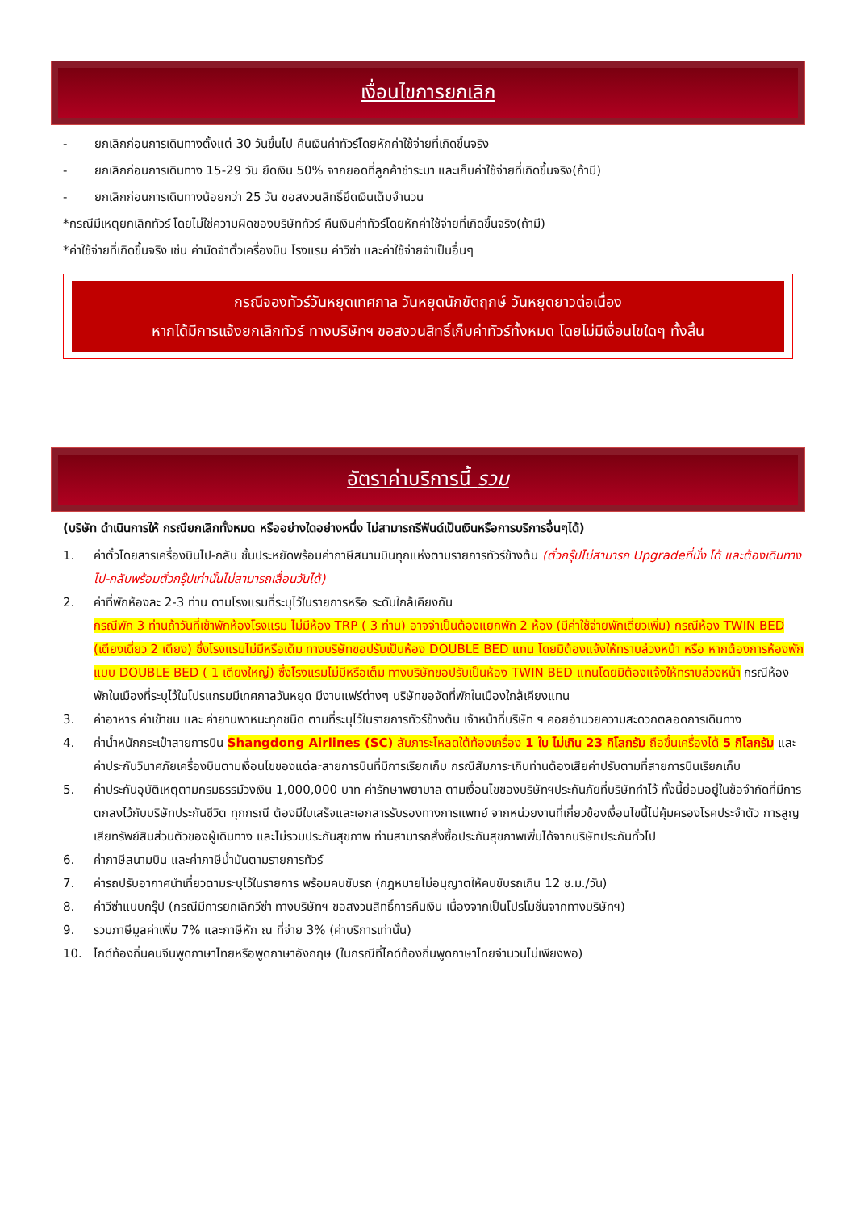เงื่อนไขการยกเลิก
- ยกเลิกก่อนการเดินทางตั้งแต่ 30 วันขึ้นไป คืนเงินค่าทัวร์โดยหักค่าใช้จ่ายที่เกิดขึ้นจริง
- ยกเลิกก่อนการเดินทาง 15-29 วัน ยึดเงิน 50% จากยอดที่ลูกค้าชำระมา และเก็บค่าใช้จ่ายที่เกิดขึ้นจริง(ถ้ามี)
- ยกเลิกก่อนการเดินทางน้อยกว่า 25 วัน ขอสงวนสิทธิ์ยึดเงินเต็มจำนวน
*กรณีมีเหตุยกเลิกทัวร์ โดยไม่ใช่ความผิดของบริษัททัวร์ คืนเงินค่าทัวร์โดยหักค่าใช้จ่ายที่เกิดขึ้นจริง(ถ้ามี)
*ค่าใช้จ่ายที่เกิดขึ้นจริง เช่น ค่ามัดจำตั๋วเครื่องบิน โรงแรม ค่าวีซ่า และค่าใช้จ่ายจำเป็นอื่นๆ
กรณีจองทัวร์วันหยุดเทศกาล วันหยุดนักขัตฤกษ์ วันหยุดยาวต่อเนื่อง
หากได้มีการแจ้งยกเลิกทัวร์ ทางบริษัทฯ ขอสงวนสิทธิ์เก็บค่าทัวร์ทั้งหมด โดยไม่มีเงื่อนไขใดๆ ทั้งสิ้น
อัตราค่าบริการนี้ รวม
(บริษัท ดำเนินการให้ กรณียกเลิกทั้งหมด หรืออย่างใดอย่างหนึ่ง ไม่สามารถรีฟันด์เป็นเงินหรือการบริการอื่นๆได้)
1. ค่าตั๋วโดยสารเครื่องบินไป-กลับ ชั้นประหยัดพร้อมค่าภาษีสนามบินทุกแห่งตามรายการทัวร์ข้างต้น (ตั๋วกรุ๊ปไม่สามารถ Upgradeที่นั่ง ได้ และต้องเดินทางไป-กลับพร้อมตั๋วกรุ๊ปเท่านั้นไม่สามารถเลื่อนวันได้)
2. ค่าที่พักห้องละ 2-3 ท่าน ตามโรงแรมที่ระบุไว้ในรายการหรือ ระดับใกล้เคียงกัน
กรณีพัก 3 ท่านถ้าวันที่เข้าพักห้องโรงแรม ไม่มีห้อง TRP ( 3 ท่าน) อาจจำเป็นต้องแยกพัก 2 ห้อง (มีค่าใช้จ่ายพักเดี่ยวเพิ่ม) กรณีห้อง TWIN BED (เตียงเดี่ยว 2 เตียง) ซึ่งโรงแรมไม่มีหรือเต็ม ทางบริษัทขอปรับเป็นห้อง DOUBLE BED แทน โดยมิต้องแจ้งให้ทราบล่วงหน้า หรือ หากต้องการห้องพักแบบ DOUBLE BED ( 1 เตียงใหญ่) ซึ่งโรงแรมไม่มีหรือเต็ม ทางบริษัทขอปรับเป็นห้อง TWIN BED แทนโดยมิต้องแจ้งให้ทราบล่วงหน้า กรณีห้องพักในเมืองที่ระบุไว้ในโปรแกรมมีเทศกาลวันหยุด มีงานแฟร์ต่างๆ บริษัทขอจัดที่พักในเมืองใกล้เคียงแทน
3. ค่าอาหาร ค่าเข้าชม และ ค่ายานพาหนะทุกชนิด ตามที่ระบุไว้ในรายการทัวร์ข้างต้น เจ้าหน้าที่บริษัท ฯ คอยอำนวยความสะดวกตลอดการเดินทาง
4. ค่าน้ำหนักกระเป๋าสายการบิน Shangdong Airlines (SC) สัมภาระโหลดใต้ท้องเครื่อง 1 ใบ ไม่เกิน 23 กิโลกรัม ถือขึ้นเครื่องได้ 5 กิโลกรัม และค่าประกันวินาศภัยเครื่องบินตามเงื่อนไขของแต่ละสายการบินที่มีการเรียกเก็บ กรณีสัมภาระเกินท่านต้องเสียค่าปรับตามที่สายการบินเรียกเก็บ
5. ค่าประกันอุบัติเหตุตามกรมธรรม์วงเงิน 1,000,000 บาท ค่ารักษาพยาบาล ตามเงื่อนไขของบริษัทฯประกันภัยที่บริษัททำไว้ ทั้งนี้ย่อมอยู่ในข้อจำกัดที่มีการตกลงไว้กับบริษัทประกันชีวิต ทุกกรณี ต้องมีใบเสร็จและเอกสารรับรองทางการแพทย์ จากหน่วยงานที่เกี่ยวข้องเงื่อนไขนี้ไม่คุ้มครองโรคประจำตัว การสูญเสียทรัพย์สินส่วนตัวของผู้เดินทาง และไม่รวมประกันสุขภาพ ท่านสามารถสั่งซื้อประกันสุขภาพเพิ่มได้จากบริษัทประกันทั่วไป
6. ค่าภาษีสนามบิน และค่าภาษีน้ำมันตามรายการทัวร์
7. ค่ารถปรับอากาศนำเที่ยวตามระบุไว้ในรายการ พร้อมคนขับรถ (กฎหมายไม่อนุญาตให้คนขับรถเกิน 12 ช.ม./วัน)
8. ค่าวีซ่าแบบกรุ๊ป (กรณีมีการยกเลิกวีซ่า ทางบริษัทฯ ขอสงวนสิทธิ์การคืนเงิน เนื่องจากเป็นโปรโมชั่นจากทางบริษัทฯ)
9. รวมภาษีมูลค่าเพิ่ม 7% และภาษีหัก ณ ที่จ่าย 3% (ค่าบริการเท่านั้น)
10. ไกด์ท้องถิ่นคนจีนพูดภาษาไทยหรือพูดภาษาอังกฤษ (ในกรณีที่ไกด์ท้องถิ่นพูดภาษาไทยจำนวนไม่เพียงพอ)